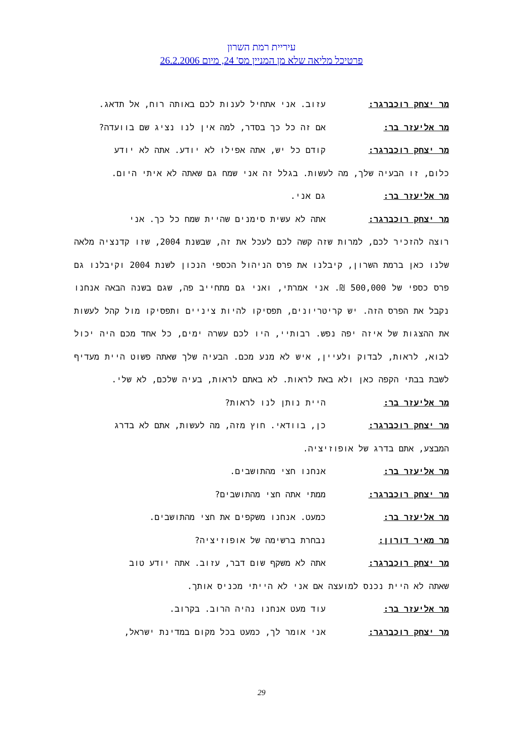עיריית רמת השרון
פרטיכל מליאה שלא מן המניין מס' 24, מיום 26.2.2006
מר יצחק רוכברגר: עזוב. אני אתחיל לענות לכם באותה רוח, אל תדאג.
מר אליעזר בר: אם זה כל כך בסדר, למה אין לנו נציג שם בוועדה?
מר יצחק רוכברגר: קודם כל יש, אתה אפילו לא יודע. אתה לא יודע
כלום, זו הבעיה שלך, מה לעשות. בגלל זה אני שמח גם שאתה לא איתי היום.
מר אליעזר בר: גם אני.
מר יצחק רוכברגר: אתה לא עשית סימנים שהיית שמח כל כך. אני
רוצה להזכיר לכם, למרות שזה קשה לכם לעכל את זה, שבשנת 2004, שזו קדנציה מלאה שלנו כאן ברמת השרון, קיבלנו את פרס הניהול הכספי הנכון לשנת 2004 וקיבלנו גם פרס כספי של 500,000 ₪. אני אמרתי, ואני גם מתחייב פה, שגם בשנה הבאה אנחנו נקבל את הפרס הזה. יש קריטריונים, תפסיקו להיות ציניים ותפסיקו מול קהל לעשות את ההצגות של איזה יפה נפש. רבותיי, היו לכם עשרה ימים, כל אחד מכם היה יכול לבוא, לראות, לבדוק ולעיין, איש לא מנע מכם. הבעיה שלך שאתה פשוט היית מעדיף לשבת בבתי הקפה כאן ולא באת לראות. לא באתם לראות, בעיה שלכם, לא שלי.
מר אליעזר בר: היית נותן לנו לראות?
מר יצחק רוכברגר: כן, בוודאי. חוץ מזה, מה לעשות, אתם לא בדרג
המבצע, אתם בדרג של אופוזיציה.
מר אליעזר בר: אנחנו חצי מהתושבים.
מר יצחק רוכברגר: ממתי אתה חצי מהתושבים?
מר אליעזר בר: כמעט. אנחנו משקפים את חצי מהתושבים.
מר מאיר דורון: נבחרת ברשימה של אופוזיציה?
מר יצחק רוכברגר: אתה לא משקף שום דבר, עזוב. אתה יודע טוב
שאתה לא היית נכנס למועצה אם אני לא הייתי מכניס אותך.
מר אליעזר בר: עוד מעט אנחנו נהיה הרוב. בקרוב.
מר יצחק רוכברגר: אני אומר לך, כמעט בכל מקום במדינת ישראל,
29